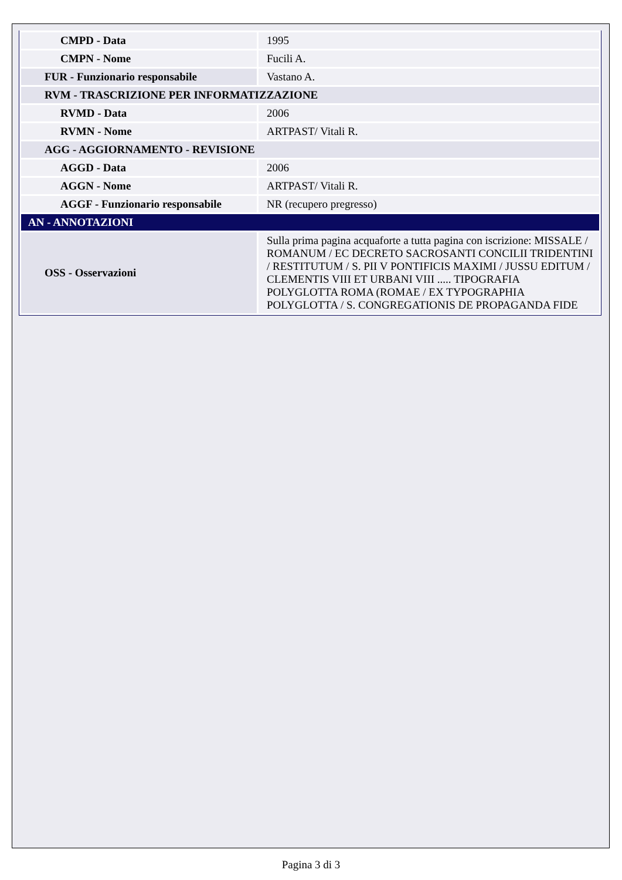| CMPD - Data | 1995 |
| CMPN - Nome | Fucili A. |
| FUR - Funzionario responsabile | Vastano A. |
| RVM - TRASCRIZIONE PER INFORMATIZZAZIONE | |
| RVMD - Data | 2006 |
| RVMN - Nome | ARTPAST/ Vitali R. |
| AGG - AGGIORNAMENTO - REVISIONE | |
| AGGD - Data | 2006 |
| AGGN - Nome | ARTPAST/ Vitali R. |
| AGGF - Funzionario responsabile | NR (recupero pregresso) |
| AN - ANNOTAZIONI | |
| OSS - Osservazioni | Sulla prima pagina acquaforte a tutta pagina con iscrizione: MISSALE / ROMANUM / EC DECRETO SACROSANTI CONCILII TRIDENTINI / RESTITUTUM / S. PII V PONTIFICIS MAXIMI / JUSSU EDITUM / CLEMENTIS VIII ET URBANI VIII ..... TIPOGRAFIA POLYGLOTTA ROMA (ROMAE / EX TYPOGRAPHIA POLYGLOTTA / S. CONGREGATIONIS DE PROPAGANDA FIDE |
Pagina 3 di 3